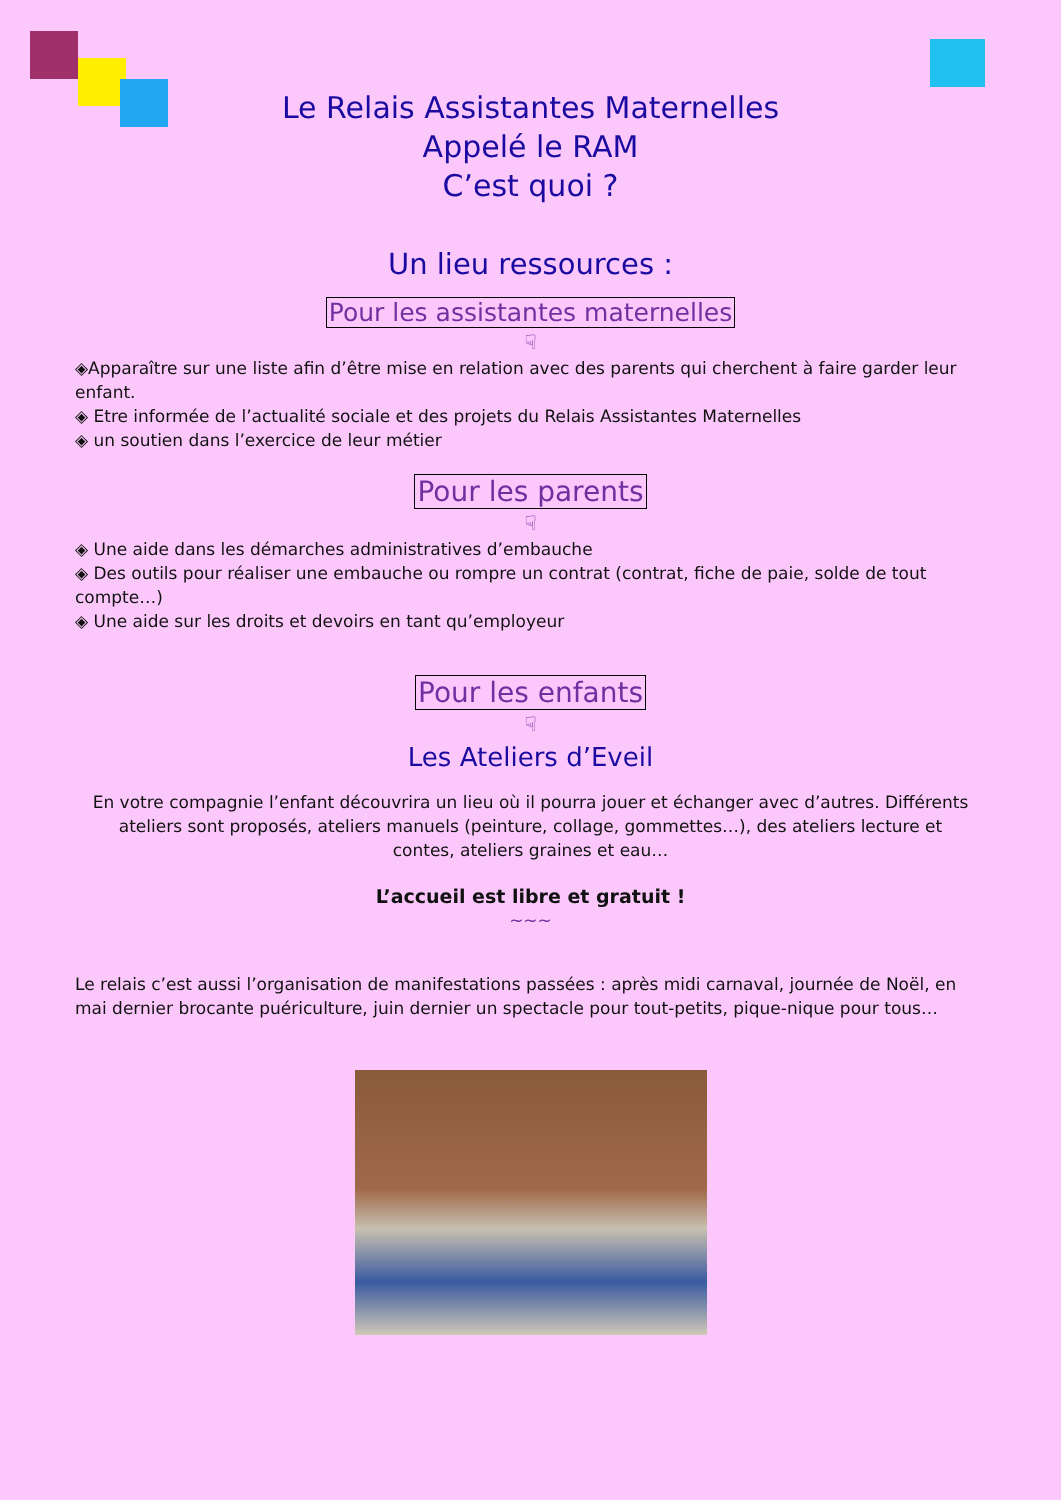Le Relais Assistantes Maternelles
Appelé le RAM
C’est quoi ?
Un lieu ressources :
Pour les assistantes maternelles
☟
◈Apparaître sur une liste afin d’être mise en relation avec des parents qui cherchent à faire garder leur enfant.
◈ Etre informée de l’actualité sociale et des projets du Relais Assistantes Maternelles
◈ un soutien dans l’exercice de leur métier
Pour les parents
☟
◈ Une aide dans les démarches administratives d’embauche
◈ Des outils pour réaliser une embauche ou rompre un contrat (contrat, fiche de paie, solde de tout compte…)
◈ Une aide sur les droits et devoirs en tant qu’employeur
Pour les enfants
☟
Les Ateliers d’Eveil
En votre compagnie l’enfant découvrira un lieu où il pourra jouer et échanger avec d’autres. Différents ateliers sont proposés, ateliers manuels (peinture, collage, gommettes…), des ateliers lecture et contes, ateliers graines et eau…
L’accueil est libre et gratuit !
~~~
Le relais c’est aussi l’organisation de manifestations passées : après midi carnaval, journée de Noël, en mai dernier brocante puériculture, juin dernier un spectacle pour tout-petits, pique-nique pour tous…